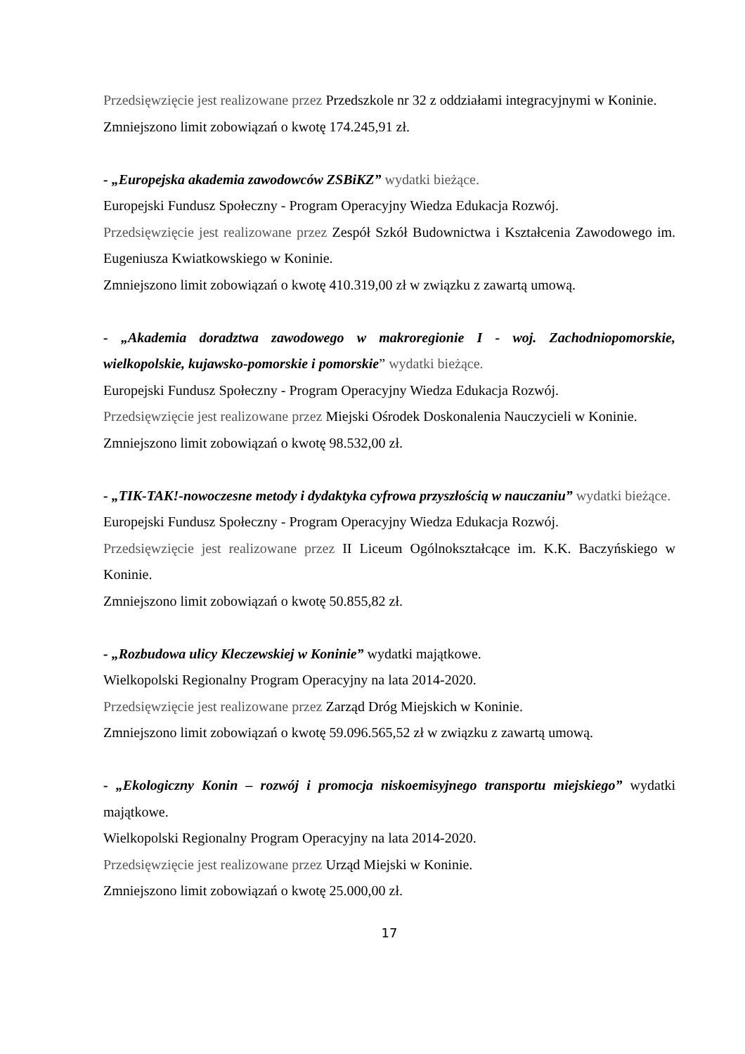Przedsięwzięcie jest realizowane przez Przedszkole nr 32 z oddziałami integracyjnymi w Koninie.
Zmniejszono limit zobowiązań o kwotę 174.245,91 zł.
- „Europejska akademia zawodowców ZSBiKZ” wydatki bieżące.
Europejski Fundusz Społeczny - Program Operacyjny Wiedza Edukacja Rozwój.
Przedsięwzięcie jest realizowane przez Zespół Szkół Budownictwa i Kształcenia Zawodowego im. Eugeniusza Kwiatkowskiego w Koninie.
Zmniejszono limit zobowiązań o kwotę 410.319,00 zł w związku z zawartą umową.
- „Akademia doradztwa zawodowego w makroregionie I - woj. Zachodniopomorskie, wielkopolskie, kujawsko-pomorskie i pomorskie” wydatki bieżące.
Europejski Fundusz Społeczny - Program Operacyjny Wiedza Edukacja Rozwój.
Przedsięwzięcie jest realizowane przez Miejski Ośrodek Doskonalenia Nauczycieli w Koninie.
Zmniejszono limit zobowiązań o kwotę 98.532,00 zł.
- „TIK-TAK!-nowoczesne metody i dydaktyka cyfrowa przyszłością w nauczaniu” wydatki bieżące.
Europejski Fundusz Społeczny - Program Operacyjny Wiedza Edukacja Rozwój.
Przedsięwzięcie jest realizowane przez II Liceum Ogólnokształcące im. K.K. Baczyńskiego w Koninie.
Zmniejszono limit zobowiązań o kwotę 50.855,82 zł.
- „Rozbudowa ulicy Kleczewskiej w Koninie” wydatki majątkowe.
Wielkopolski Regionalny Program Operacyjny na lata 2014-2020.
Przedsięwzięcie jest realizowane przez Zarząd Dróg Miejskich w Koninie.
Zmniejszono limit zobowiązań o kwotę 59.096.565,52 zł w związku z zawartą umową.
- „Ekologiczny Konin – rozwój i promocja niskoemisyjnego transportu miejskiego” wydatki majątkowe.
Wielkopolski Regionalny Program Operacyjny na lata 2014-2020.
Przedsięwzięcie jest realizowane przez Urząd Miejski w Koninie.
Zmniejszono limit zobowiązań o kwotę 25.000,00 zł.
17